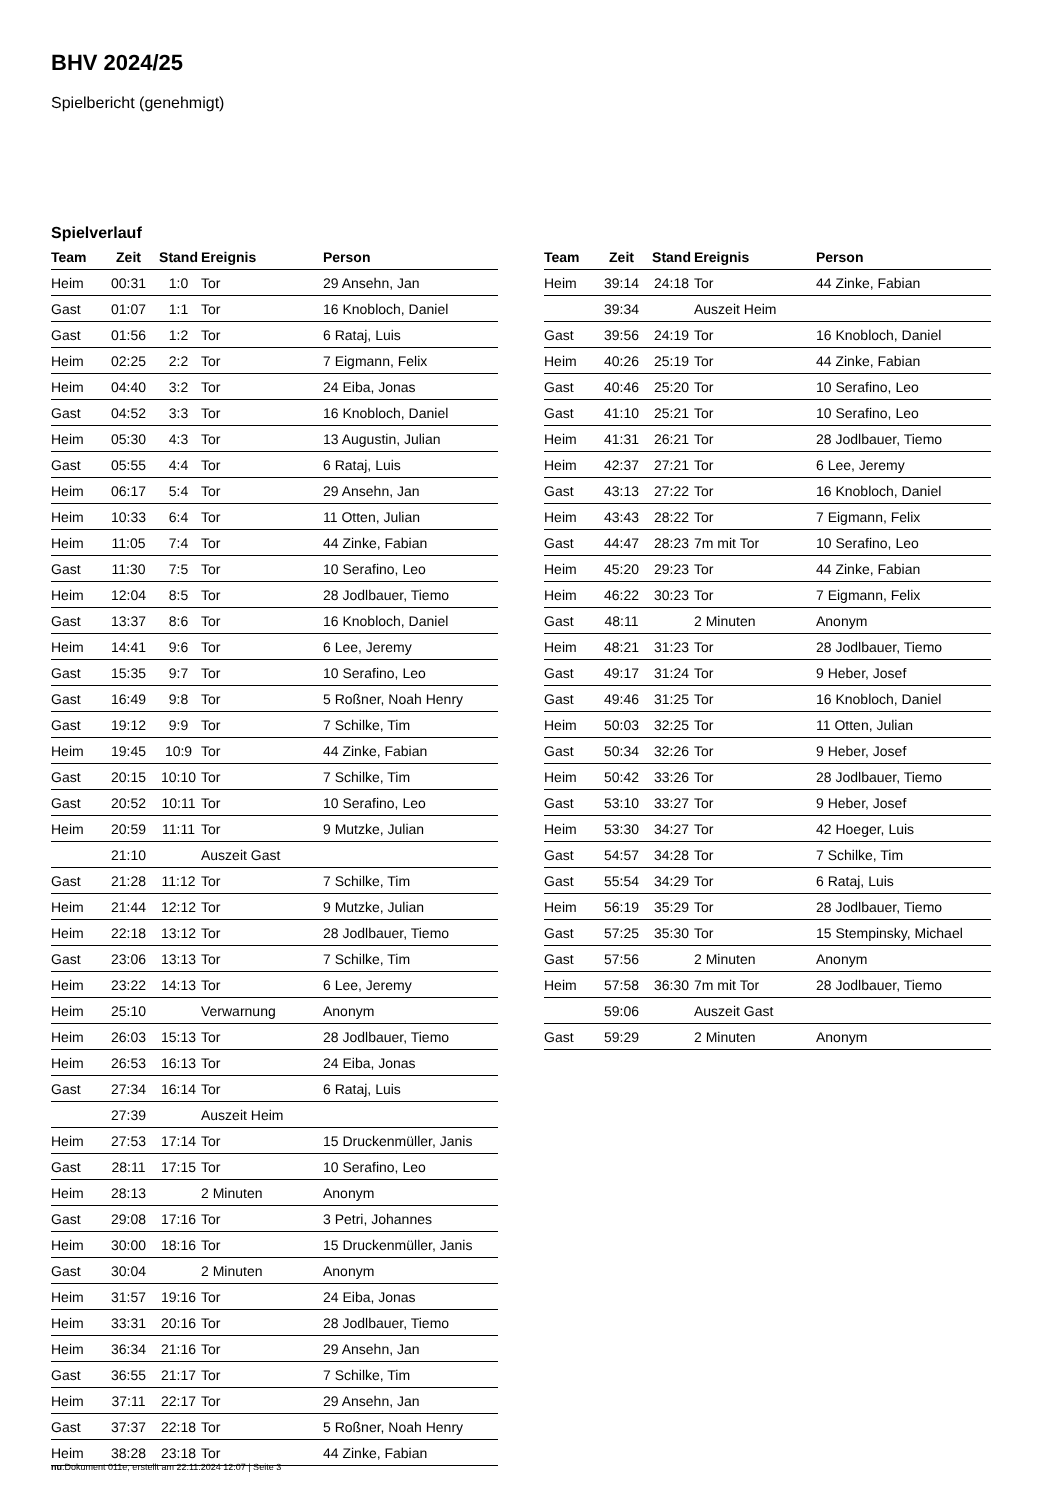BHV 2024/25
Spielbericht (genehmigt)
Spielverlauf
| Team | Zeit | Stand | Ereignis | Person |
| --- | --- | --- | --- | --- |
| Heim | 00:31 | 1:0 | Tor | 29 Ansehn, Jan |
| Gast | 01:07 | 1:1 | Tor | 16 Knobloch, Daniel |
| Gast | 01:56 | 1:2 | Tor | 6 Rataj, Luis |
| Heim | 02:25 | 2:2 | Tor | 7 Eigmann, Felix |
| Heim | 04:40 | 3:2 | Tor | 24 Eiba, Jonas |
| Gast | 04:52 | 3:3 | Tor | 16 Knobloch, Daniel |
| Heim | 05:30 | 4:3 | Tor | 13 Augustin, Julian |
| Gast | 05:55 | 4:4 | Tor | 6 Rataj, Luis |
| Heim | 06:17 | 5:4 | Tor | 29 Ansehn, Jan |
| Heim | 10:33 | 6:4 | Tor | 11 Otten, Julian |
| Heim | 11:05 | 7:4 | Tor | 44 Zinke, Fabian |
| Gast | 11:30 | 7:5 | Tor | 10 Serafino, Leo |
| Heim | 12:04 | 8:5 | Tor | 28 Jodlbauer, Tiemo |
| Gast | 13:37 | 8:6 | Tor | 16 Knobloch, Daniel |
| Heim | 14:41 | 9:6 | Tor | 6 Lee, Jeremy |
| Gast | 15:35 | 9:7 | Tor | 10 Serafino, Leo |
| Gast | 16:49 | 9:8 | Tor | 5 Roßner, Noah Henry |
| Gast | 19:12 | 9:9 | Tor | 7 Schilke, Tim |
| Heim | 19:45 | 10:9 | Tor | 44 Zinke, Fabian |
| Gast | 20:15 | 10:10 | Tor | 7 Schilke, Tim |
| Gast | 20:52 | 10:11 | Tor | 10 Serafino, Leo |
| Heim | 20:59 | 11:11 | Tor | 9 Mutzke, Julian |
| | 21:10 | | Auszeit Gast | |
| Gast | 21:28 | 11:12 | Tor | 7 Schilke, Tim |
| Heim | 21:44 | 12:12 | Tor | 9 Mutzke, Julian |
| Heim | 22:18 | 13:12 | Tor | 28 Jodlbauer, Tiemo |
| Gast | 23:06 | 13:13 | Tor | 7 Schilke, Tim |
| Heim | 23:22 | 14:13 | Tor | 6 Lee, Jeremy |
| Heim | 25:10 | | Verwarnung | Anonym |
| Heim | 26:03 | 15:13 | Tor | 28 Jodlbauer, Tiemo |
| Heim | 26:53 | 16:13 | Tor | 24 Eiba, Jonas |
| Gast | 27:34 | 16:14 | Tor | 6 Rataj, Luis |
| | 27:39 | | Auszeit Heim | |
| Heim | 27:53 | 17:14 | Tor | 15 Druckenmüller, Janis |
| Gast | 28:11 | 17:15 | Tor | 10 Serafino, Leo |
| Heim | 28:13 | | 2 Minuten | Anonym |
| Gast | 29:08 | 17:16 | Tor | 3 Petri, Johannes |
| Heim | 30:00 | 18:16 | Tor | 15 Druckenmüller, Janis |
| Gast | 30:04 | | 2 Minuten | Anonym |
| Heim | 31:57 | 19:16 | Tor | 24 Eiba, Jonas |
| Heim | 33:31 | 20:16 | Tor | 28 Jodlbauer, Tiemo |
| Heim | 36:34 | 21:16 | Tor | 29 Ansehn, Jan |
| Gast | 36:55 | 21:17 | Tor | 7 Schilke, Tim |
| Heim | 37:11 | 22:17 | Tor | 29 Ansehn, Jan |
| Gast | 37:37 | 22:18 | Tor | 5 Roßner, Noah Henry |
| Heim | 38:28 | 23:18 | Tor | 44 Zinke, Fabian |
| Team | Zeit | Stand | Ereignis | Person |
| --- | --- | --- | --- | --- |
| Heim | 39:14 | 24:18 | Tor | 44 Zinke, Fabian |
| | 39:34 | | Auszeit Heim | |
| Gast | 39:56 | 24:19 | Tor | 16 Knobloch, Daniel |
| Heim | 40:26 | 25:19 | Tor | 44 Zinke, Fabian |
| Gast | 40:46 | 25:20 | Tor | 10 Serafino, Leo |
| Gast | 41:10 | 25:21 | Tor | 10 Serafino, Leo |
| Heim | 41:31 | 26:21 | Tor | 28 Jodlbauer, Tiemo |
| Heim | 42:37 | 27:21 | Tor | 6 Lee, Jeremy |
| Gast | 43:13 | 27:22 | Tor | 16 Knobloch, Daniel |
| Heim | 43:43 | 28:22 | Tor | 7 Eigmann, Felix |
| Gast | 44:47 | 28:23 | 7m mit Tor | 10 Serafino, Leo |
| Heim | 45:20 | 29:23 | Tor | 44 Zinke, Fabian |
| Heim | 46:22 | 30:23 | Tor | 7 Eigmann, Felix |
| Gast | 48:11 | | 2 Minuten | Anonym |
| Heim | 48:21 | 31:23 | Tor | 28 Jodlbauer, Tiemo |
| Gast | 49:17 | 31:24 | Tor | 9 Heber, Josef |
| Gast | 49:46 | 31:25 | Tor | 16 Knobloch, Daniel |
| Heim | 50:03 | 32:25 | Tor | 11 Otten, Julian |
| Gast | 50:34 | 32:26 | Tor | 9 Heber, Josef |
| Heim | 50:42 | 33:26 | Tor | 28 Jodlbauer, Tiemo |
| Gast | 53:10 | 33:27 | Tor | 9 Heber, Josef |
| Heim | 53:30 | 34:27 | Tor | 42 Hoeger, Luis |
| Gast | 54:57 | 34:28 | Tor | 7 Schilke, Tim |
| Gast | 55:54 | 34:29 | Tor | 6 Rataj, Luis |
| Heim | 56:19 | 35:29 | Tor | 28 Jodlbauer, Tiemo |
| Gast | 57:25 | 35:30 | Tor | 15 Stempinsky, Michael |
| Gast | 57:56 | | 2 Minuten | Anonym |
| Heim | 57:58 | 36:30 | 7m mit Tor | 28 Jodlbauer, Tiemo |
| | 59:06 | | Auszeit Gast | |
| Gast | 59:29 | | 2 Minuten | Anonym |
nu.Dokument 011e, erstellt am 22.11.2024 12:07 | Seite 3